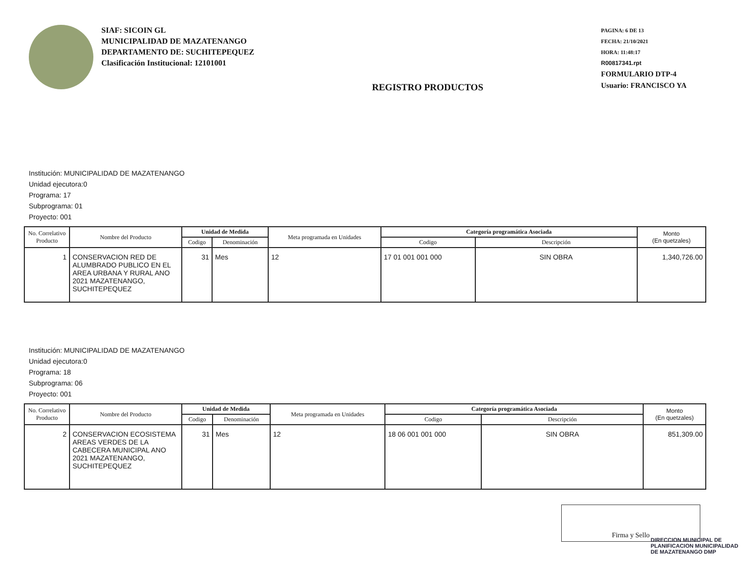SIAF: SICOIN GL
MUNICIPALIDAD DE MAZATENANGO
DEPARTAMENTO DE: SUCHITEPEQUEZ
Clasificación Institucional: 12101001
REGISTRO PRODUCTOS
PAGINA: 6 DE 13
FECHA: 21/10/2021
HORA: 11:48:17
R00817341.rpt
FORMULARIO DTP-4
Usuario: FRANCISCO YA
Institución: MUNICIPALIDAD DE MAZATENANGO
Unidad ejecutora:0
Programa: 17
Subprograma: 01
Proyecto: 001
| No. Correlativo Producto | Nombre del Producto | Unidad de Medida | | Meta programada en Unidades | Categoría programática Asociada | | Monto (En quetzales) |
| --- | --- | --- | --- | --- | --- | --- | --- |
| | | Codigo | Denominación | | Codigo | Descripción | |
| 1 | CONSERVACION RED DE ALUMBRADO PUBLICO EN EL AREA URBANA Y RURAL ANO 2021 MAZATENANGO, SUCHITEPEQUEZ | 31 | Mes | 12 | 17 01 001 001 000 | SIN OBRA | 1,340,726.00 |
Institución: MUNICIPALIDAD DE MAZATENANGO
Unidad ejecutora:0
Programa: 18
Subprograma: 06
Proyecto: 001
| No. Correlativo Producto | Nombre del Producto | Unidad de Medida | | Meta programada en Unidades | Categoría programática Asociada | | Monto (En quetzales) |
| --- | --- | --- | --- | --- | --- | --- | --- |
| | | Codigo | Denominación | | Codigo | Descripción | |
| 2 | CONSERVACION ECOSISTEMA AREAS VERDES DE LA CABECERA MUNICIPAL ANO 2021 MAZATENANGO, SUCHITEPEQUEZ | 31 | Mes | 12 | 18 06 001 001 000 | SIN OBRA | 851,309.00 |
Firma y Sello
DIRECCION MUNICIPAL DE PLANIFICACION MUNICIPALIDAD DE MAZATENANGO DMP